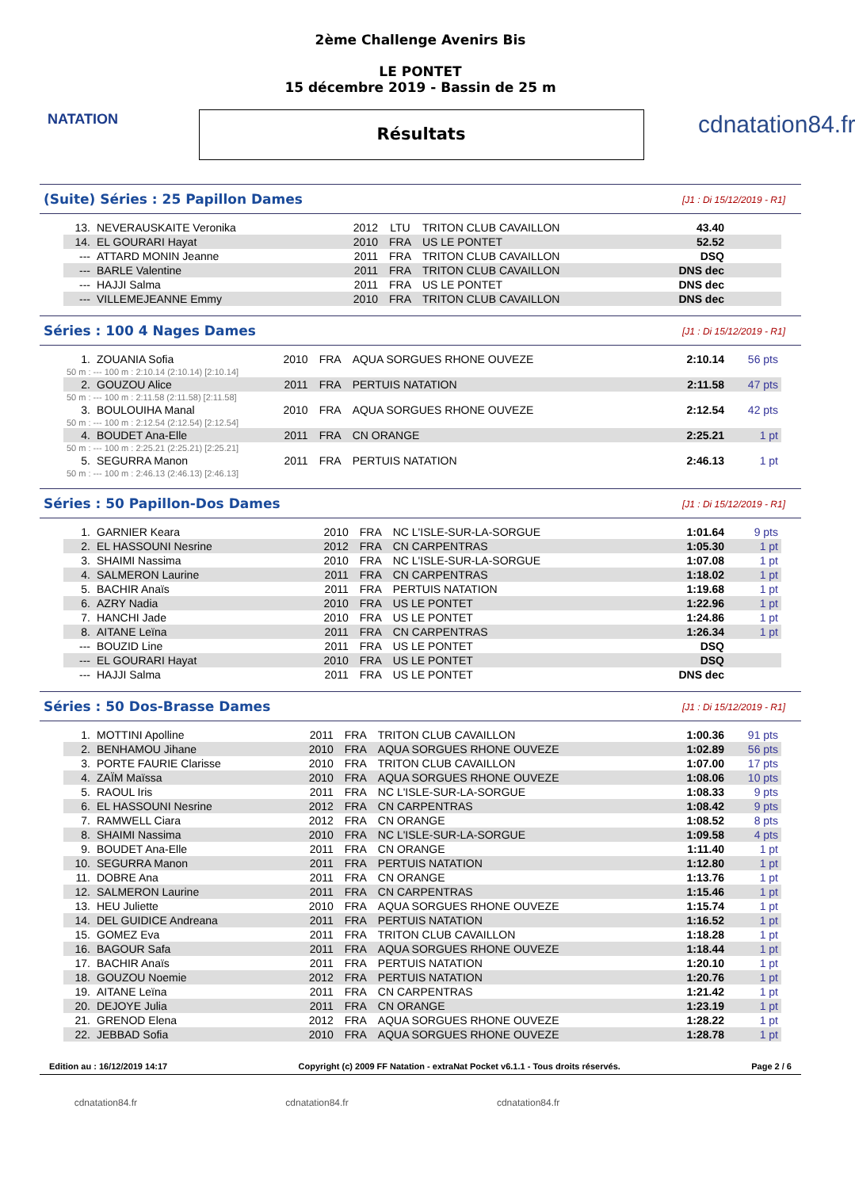NATATION
2ème Challenge Avenirs Bis
LE PONTET
15 décembre 2019 - Bassin de 25 m
Résultats
cdnatation84.fr
(Suite) Séries : 25 Papillon Dames
[J1 : Di 15/12/2019 - R1]
| 13. | NEVERAUSKAITE Veronika | 2012 | LTU | TRITON CLUB CAVAILLON | 43.40 | |
| 14. | EL GOURARI Hayat | 2010 | FRA | US LE PONTET | 52.52 | |
| --- | ATTARD MONIN Jeanne | 2011 | FRA | TRITON CLUB CAVAILLON | DSQ | |
| --- | BARLE Valentine | 2011 | FRA | TRITON CLUB CAVAILLON | DNS dec | |
| --- | HAJJI Salma | 2011 | FRA | US LE PONTET | DNS dec | |
| --- | VILLEMEJEANNE Emmy | 2010 | FRA | TRITON CLUB CAVAILLON | DNS dec | |
Séries : 100 4 Nages Dames
[J1 : Di 15/12/2019 - R1]
| 1. | ZOUANIA Sofia | 2010 | FRA | AQUA SORGUES RHONE OUVEZE | 2:10.14 | 56 pts |
| 50 m : --- 100 m : 2:10.14 (2:10.14) [2:10.14] | | | | | | |
| 2. | GOUZOU Alice | 2011 | FRA | PERTUIS NATATION | 2:11.58 | 47 pts |
| 50 m : --- 100 m : 2:11.58 (2:11.58) [2:11.58] | | | | | | |
| 3. | BOULOUIHA Manal | 2010 | FRA | AQUA SORGUES RHONE OUVEZE | 2:12.54 | 42 pts |
| 50 m : --- 100 m : 2:12.54 (2:12.54) [2:12.54] | | | | | | |
| 4. | BOUDET Ana-Elle | 2011 | FRA | CN ORANGE | 2:25.21 | 1 pt |
| 50 m : --- 100 m : 2:25.21 (2:25.21) [2:25.21] | | | | | | |
| 5. | SEGURRA Manon | 2011 | FRA | PERTUIS NATATION | 2:46.13 | 1 pt |
| 50 m : --- 100 m : 2:46.13 (2:46.13) [2:46.13] | | | | | | |
Séries : 50 Papillon-Dos Dames
[J1 : Di 15/12/2019 - R1]
| 1. | GARNIER Keara | 2010 | FRA | NC L'ISLE-SUR-LA-SORGUE | 1:01.64 | 9 pts |
| 2. | EL HASSOUNI Nesrine | 2012 | FRA | CN CARPENTRAS | 1:05.30 | 1 pt |
| 3. | SHAIMI Nassima | 2010 | FRA | NC L'ISLE-SUR-LA-SORGUE | 1:07.08 | 1 pt |
| 4. | SALMERON Laurine | 2011 | FRA | CN CARPENTRAS | 1:18.02 | 1 pt |
| 5. | BACHIR Anaïs | 2011 | FRA | PERTUIS NATATION | 1:19.68 | 1 pt |
| 6. | AZRY Nadia | 2010 | FRA | US LE PONTET | 1:22.96 | 1 pt |
| 7. | HANCHI Jade | 2010 | FRA | US LE PONTET | 1:24.86 | 1 pt |
| 8. | AITANE Leïna | 2011 | FRA | CN CARPENTRAS | 1:26.34 | 1 pt |
| --- | BOUZID Line | 2011 | FRA | US LE PONTET | DSQ | |
| --- | EL GOURARI Hayat | 2010 | FRA | US LE PONTET | DSQ | |
| --- | HAJJI Salma | 2011 | FRA | US LE PONTET | DNS dec | |
Séries : 50 Dos-Brasse Dames
[J1 : Di 15/12/2019 - R1]
| 1. | MOTTINI Apolline | 2011 | FRA | TRITON CLUB CAVAILLON | 1:00.36 | 91 pts |
| 2. | BENHAMOU Jihane | 2010 | FRA | AQUA SORGUES RHONE OUVEZE | 1:02.89 | 56 pts |
| 3. | PORTE FAURIE Clarisse | 2010 | FRA | TRITON CLUB CAVAILLON | 1:07.00 | 17 pts |
| 4. | ZAÏM Maïssa | 2010 | FRA | AQUA SORGUES RHONE OUVEZE | 1:08.06 | 10 pts |
| 5. | RAOUL Iris | 2011 | FRA | NC L'ISLE-SUR-LA-SORGUE | 1:08.33 | 9 pts |
| 6. | EL HASSOUNI Nesrine | 2012 | FRA | CN CARPENTRAS | 1:08.42 | 9 pts |
| 7. | RAMWELL Ciara | 2012 | FRA | CN ORANGE | 1:08.52 | 8 pts |
| 8. | SHAIMI Nassima | 2010 | FRA | NC L'ISLE-SUR-LA-SORGUE | 1:09.58 | 4 pts |
| 9. | BOUDET Ana-Elle | 2011 | FRA | CN ORANGE | 1:11.40 | 1 pt |
| 10. | SEGURRA Manon | 2011 | FRA | PERTUIS NATATION | 1:12.80 | 1 pt |
| 11. | DOBRE Ana | 2011 | FRA | CN ORANGE | 1:13.76 | 1 pt |
| 12. | SALMERON Laurine | 2011 | FRA | CN CARPENTRAS | 1:15.46 | 1 pt |
| 13. | HEU Juliette | 2010 | FRA | AQUA SORGUES RHONE OUVEZE | 1:15.74 | 1 pt |
| 14. | DEL GUIDICE Andreana | 2011 | FRA | PERTUIS NATATION | 1:16.52 | 1 pt |
| 15. | GOMEZ Eva | 2011 | FRA | TRITON CLUB CAVAILLON | 1:18.28 | 1 pt |
| 16. | BAGOUR Safa | 2011 | FRA | AQUA SORGUES RHONE OUVEZE | 1:18.44 | 1 pt |
| 17. | BACHIR Anaïs | 2011 | FRA | PERTUIS NATATION | 1:20.10 | 1 pt |
| 18. | GOUZOU Noemie | 2012 | FRA | PERTUIS NATATION | 1:20.76 | 1 pt |
| 19. | AITANE Leïna | 2011 | FRA | CN CARPENTRAS | 1:21.42 | 1 pt |
| 20. | DEJOYE Julia | 2011 | FRA | CN ORANGE | 1:23.19 | 1 pt |
| 21. | GRENOD Elena | 2012 | FRA | AQUA SORGUES RHONE OUVEZE | 1:28.22 | 1 pt |
| 22. | JEBBAD Sofia | 2010 | FRA | AQUA SORGUES RHONE OUVEZE | 1:28.78 | 1 pt |
Edition au : 16/12/2019 14:17 Copyright (c) 2009 FF Natation - extraNat Pocket v6.1.1 - Tous droits réservés. Page 2 / 6
cdnatation84.fr cdnatation84.fr cdnatation84.fr